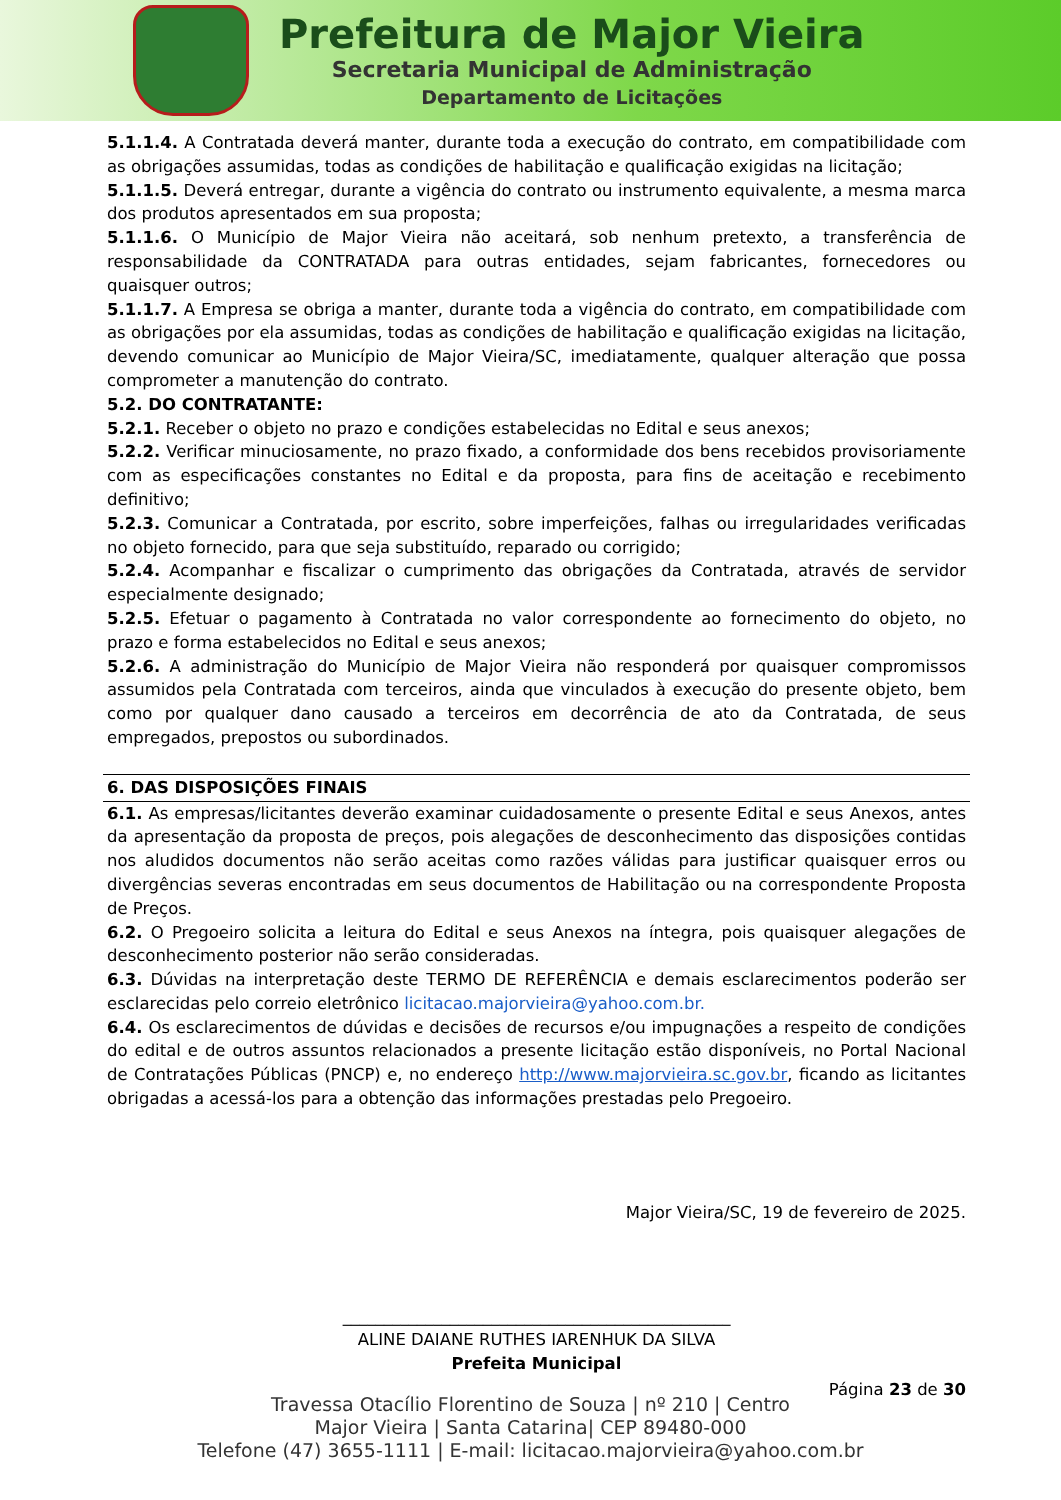Prefeitura de Major Vieira
Secretaria Municipal de Administração
Departamento de Licitações
5.1.1.4. A Contratada deverá manter, durante toda a execução do contrato, em compatibilidade com as obrigações assumidas, todas as condições de habilitação e qualificação exigidas na licitação;
5.1.1.5. Deverá entregar, durante a vigência do contrato ou instrumento equivalente, a mesma marca dos produtos apresentados em sua proposta;
5.1.1.6. O Município de Major Vieira não aceitará, sob nenhum pretexto, a transferência de responsabilidade da CONTRATADA para outras entidades, sejam fabricantes, fornecedores ou quaisquer outros;
5.1.1.7. A Empresa se obriga a manter, durante toda a vigência do contrato, em compatibilidade com as obrigações por ela assumidas, todas as condições de habilitação e qualificação exigidas na licitação, devendo comunicar ao Município de Major Vieira/SC, imediatamente, qualquer alteração que possa comprometer a manutenção do contrato.
5.2. DO CONTRATANTE:
5.2.1. Receber o objeto no prazo e condições estabelecidas no Edital e seus anexos;
5.2.2. Verificar minuciosamente, no prazo fixado, a conformidade dos bens recebidos provisoriamente com as especificações constantes no Edital e da proposta, para fins de aceitação e recebimento definitivo;
5.2.3. Comunicar a Contratada, por escrito, sobre imperfeições, falhas ou irregularidades verificadas no objeto fornecido, para que seja substituído, reparado ou corrigido;
5.2.4. Acompanhar e fiscalizar o cumprimento das obrigações da Contratada, através de servidor especialmente designado;
5.2.5. Efetuar o pagamento à Contratada no valor correspondente ao fornecimento do objeto, no prazo e forma estabelecidos no Edital e seus anexos;
5.2.6. A administração do Município de Major Vieira não responderá por quaisquer compromissos assumidos pela Contratada com terceiros, ainda que vinculados à execução do presente objeto, bem como por qualquer dano causado a terceiros em decorrência de ato da Contratada, de seus empregados, prepostos ou subordinados.
6. DAS DISPOSIÇÕES FINAIS
6.1. As empresas/licitantes deverão examinar cuidadosamente o presente Edital e seus Anexos, antes da apresentação da proposta de preços, pois alegações de desconhecimento das disposições contidas nos aludidos documentos não serão aceitas como razões válidas para justificar quaisquer erros ou divergências severas encontradas em seus documentos de Habilitação ou na correspondente Proposta de Preços.
6.2. O Pregoeiro solicita a leitura do Edital e seus Anexos na íntegra, pois quaisquer alegações de desconhecimento posterior não serão consideradas.
6.3. Dúvidas na interpretação deste TERMO DE REFERÊNCIA e demais esclarecimentos poderão ser esclarecidas pelo correio eletrônico licitacao.majorvieira@yahoo.com.br.
6.4. Os esclarecimentos de dúvidas e decisões de recursos e/ou impugnações a respeito de condições do edital e de outros assuntos relacionados a presente licitação estão disponíveis, no Portal Nacional de Contratações Públicas (PNCP) e, no endereço http://www.majorvieira.sc.gov.br, ficando as licitantes obrigadas a acessá-los para a obtenção das informações prestadas pelo Pregoeiro.
Major Vieira/SC, 19 de fevereiro de 2025.
_______________________________________________
ALINE DAIANE RUTHES IARENHUK DA SILVA
Prefeita Municipal
Página 23 de 30
Travessa Otacílio Florentino de Souza | nº 210 | Centro
Major Vieira | Santa Catarina| CEP 89480-000
Telefone (47) 3655-1111 | E-mail: licitacao.majorvieira@yahoo.com.br